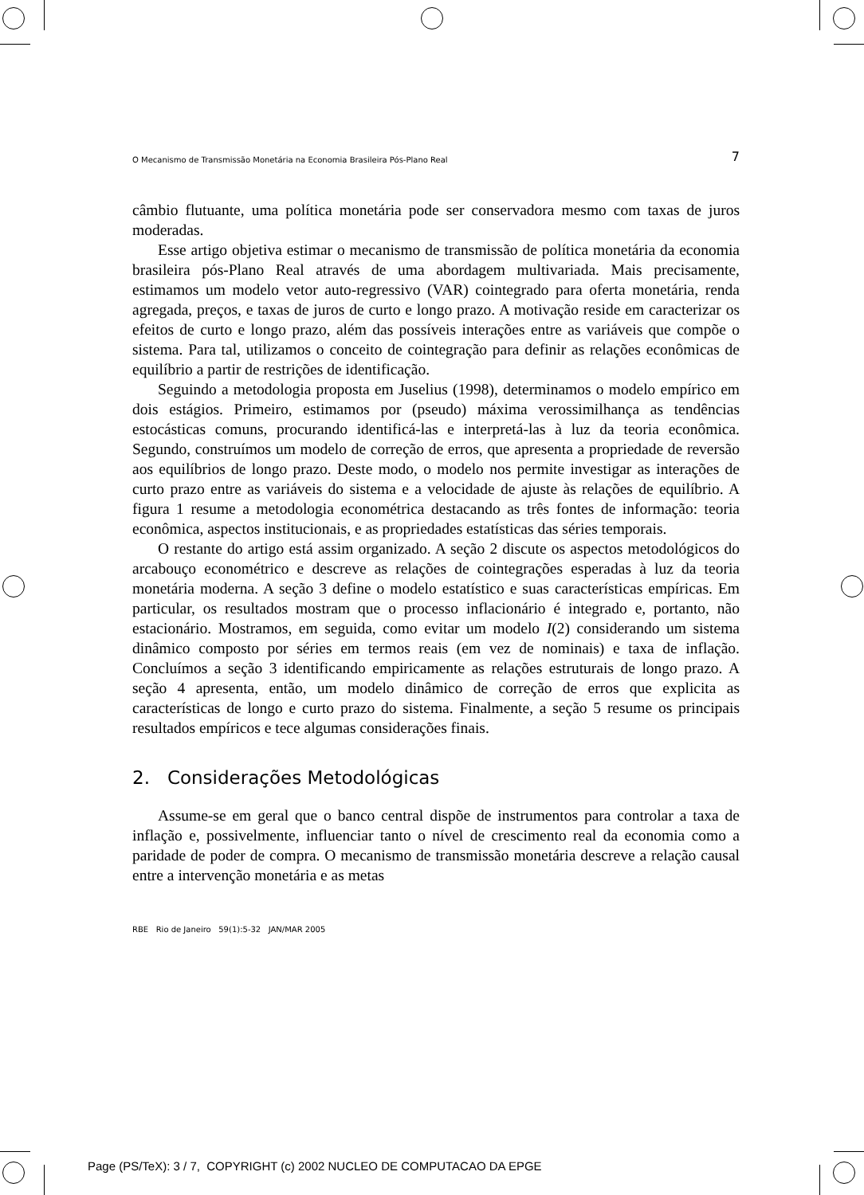O Mecanismo de Transmissão Monetária na Economia Brasileira Pós-Plano Real 7
câmbio flutuante, uma política monetária pode ser conservadora mesmo com taxas de juros moderadas.
Esse artigo objetiva estimar o mecanismo de transmissão de política monetária da economia brasileira pós-Plano Real através de uma abordagem multivariada. Mais precisamente, estimamos um modelo vetor auto-regressivo (VAR) cointegrado para oferta monetária, renda agregada, preços, e taxas de juros de curto e longo prazo. A motivação reside em caracterizar os efeitos de curto e longo prazo, além das possíveis interações entre as variáveis que compõe o sistema. Para tal, utilizamos o conceito de cointegração para definir as relações econômicas de equilíbrio a partir de restrições de identificação.
Seguindo a metodologia proposta em Juselius (1998), determinamos o modelo empírico em dois estágios. Primeiro, estimamos por (pseudo) máxima verossimilhança as tendências estocásticas comuns, procurando identificá-las e interpretá-las à luz da teoria econômica. Segundo, construímos um modelo de correção de erros, que apresenta a propriedade de reversão aos equilíbrios de longo prazo. Deste modo, o modelo nos permite investigar as interações de curto prazo entre as variáveis do sistema e a velocidade de ajuste às relações de equilíbrio. A figura 1 resume a metodologia econométrica destacando as três fontes de informação: teoria econômica, aspectos institucionais, e as propriedades estatísticas das séries temporais.
O restante do artigo está assim organizado. A seção 2 discute os aspectos metodológicos do arcabouço econométrico e descreve as relações de cointegrações esperadas à luz da teoria monetária moderna. A seção 3 define o modelo estatístico e suas características empíricas. Em particular, os resultados mostram que o processo inflacionário é integrado e, portanto, não estacionário. Mostramos, em seguida, como evitar um modelo I(2) considerando um sistema dinâmico composto por séries em termos reais (em vez de nominais) e taxa de inflação. Concluímos a seção 3 identificando empiricamente as relações estruturais de longo prazo. A seção 4 apresenta, então, um modelo dinâmico de correção de erros que explicita as características de longo e curto prazo do sistema. Finalmente, a seção 5 resume os principais resultados empíricos e tece algumas considerações finais.
2. Considerações Metodológicas
Assume-se em geral que o banco central dispõe de instrumentos para controlar a taxa de inflação e, possivelmente, influenciar tanto o nível de crescimento real da economia como a paridade de poder de compra. O mecanismo de transmissão monetária descreve a relação causal entre a intervenção monetária e as metas
RBE Rio de Janeiro 59(1):5-32 JAN/MAR 2005
Page (PS/TeX): 3 / 7, COPYRIGHT (c) 2002 NUCLEO DE COMPUTACAO DA EPGE